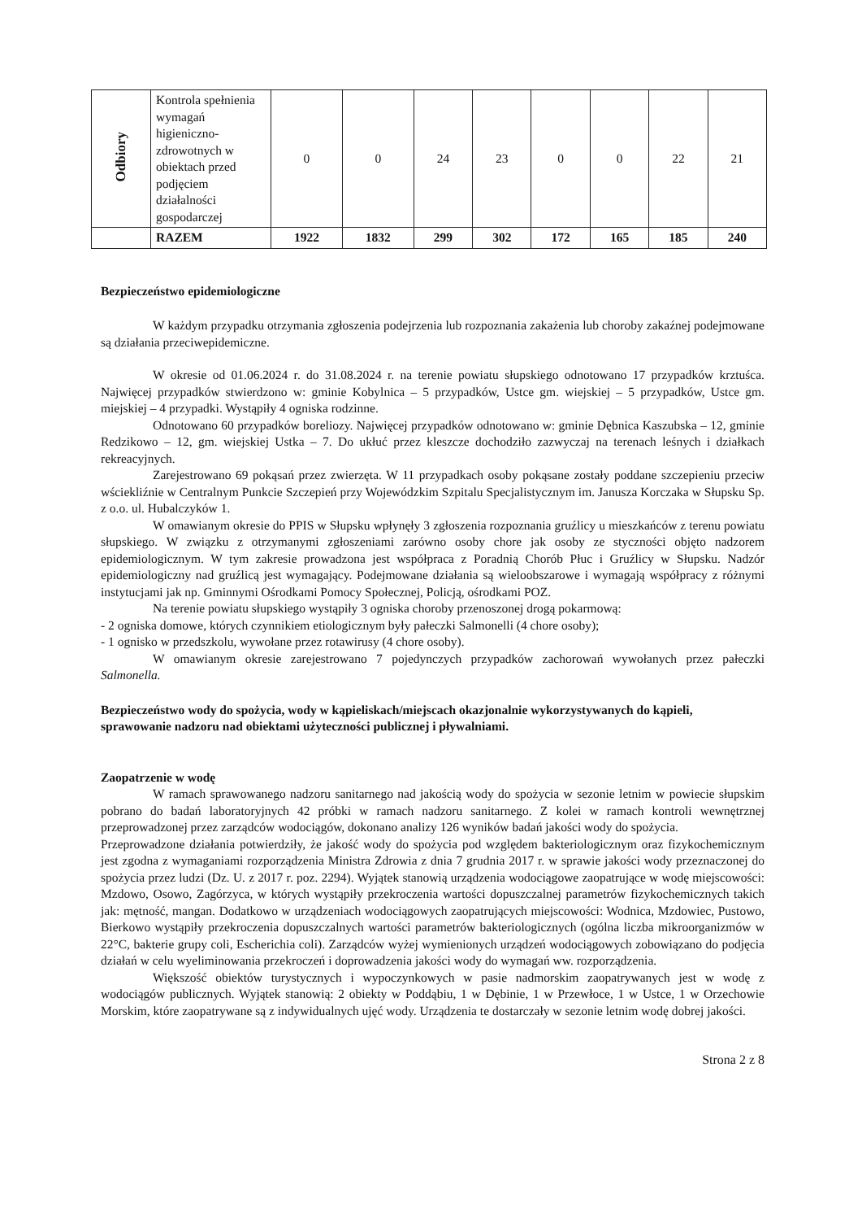| Odbiory | Kontrola spełnienia wymagań higieniczno-zdrowotnych w obiektach przed podjęciem działalności gospodarczej | 0 | 0 | 24 | 23 | 0 | 0 | 22 | 21 |
| | RAZEM | 1922 | 1832 | 299 | 302 | 172 | 165 | 185 | 240 |
Bezpieczeństwo epidemiologiczne
W każdym przypadku otrzymania zgłoszenia podejrzenia lub rozpoznania zakażenia lub choroby zakaźnej podejmowane są działania przeciwepidemiczne.
W okresie od 01.06.2024 r. do 31.08.2024 r. na terenie powiatu słupskiego odnotowano 17 przypadków krztuśca. Najwięcej przypadków stwierdzono w: gminie Kobylnica – 5 przypadków, Ustce gm. wiejskiej – 5 przypadków, Ustce gm. miejskiej – 4 przypadki. Wystąpiły 4 ogniska rodzinne.
Odnotowano 60 przypadków boreliozy. Najwięcej przypadków odnotowano w: gminie Dębnica Kaszubska – 12, gminie Redzikowo – 12, gm. wiejskiej Ustka – 7. Do ukłuć przez kleszcze dochodziło zazwyczaj na terenach leśnych i działkach rekreacyjnych.
Zarejestrowano 69 pokąsań przez zwierzęta. W 11 przypadkach osoby pokąsane zostały poddane szczepieniu przeciw wściekliźnie w Centralnym Punkcie Szczepień przy Wojewódzkim Szpitalu Specjalistycznym im. Janusza Korczaka w Słupsku Sp. z o.o. ul. Hubalczyków 1.
W omawianym okresie do PPIS w Słupsku wpłynęły 3 zgłoszenia rozpoznania gruźlicy u mieszkańców z terenu powiatu słupskiego. W związku z otrzymanymi zgłoszeniami zarówno osoby chore jak osoby ze styczności objęto nadzorem epidemiologicznym. W tym zakresie prowadzona jest współpraca z Poradnią Chorób Płuc i Gruźlicy w Słupsku. Nadzór epidemiologiczny nad gruźlicą jest wymagający. Podejmowane działania są wieloobszarowe i wymagają współpracy z różnymi instytucjami jak np. Gminnymi Ośrodkami Pomocy Społecznej, Policją, ośrodkami POZ.
Na terenie powiatu słupskiego wystąpiły 3 ogniska choroby przenoszonej drogą pokarmową:
- 2 ogniska domowe, których czynnikiem etiologicznym były pałeczki Salmonelli (4 chore osoby);
- 1 ognisko w przedszkolu, wywołane przez rotawirusy (4 chore osoby).
W omawianym okresie zarejestrowano 7 pojedynczych przypadków zachorowań wywołanych przez pałeczki Salmonella.
Bezpieczeństwo wody do spożycia, wody w kąpieliskach/miejscach okazjonalnie wykorzystywanych do kąpieli, sprawowanie nadzoru nad obiektami użyteczności publicznej i pływalniami.
Zaopatrzenie w wodę
W ramach sprawowanego nadzoru sanitarnego nad jakością wody do spożycia w sezonie letnim w powiecie słupskim pobrano do badań laboratoryjnych 42 próbki w ramach nadzoru sanitarnego. Z kolei w ramach kontroli wewnętrznej przeprowadzonej przez zarządców wodociągów, dokonano analizy 126 wyników badań jakości wody do spożycia.
Przeprowadzone działania potwierdziły, że jakość wody do spożycia pod względem bakteriologicznym oraz fizykochemicznym jest zgodna z wymaganiami rozporządzenia Ministra Zdrowia z dnia 7 grudnia 2017 r. w sprawie jakości wody przeznaczonej do spożycia przez ludzi (Dz. U. z 2017 r. poz. 2294). Wyjątek stanowią urządzenia wodociągowe zaopatrujące w wodę miejscowości: Mzdowo, Osowo, Zagórzyca, w których wystąpiły przekroczenia wartości dopuszczalnej parametrów fizykochemicznych takich jak: mętność, mangan. Dodatkowo w urządzeniach wodociągowych zaopatrujących miejscowości: Wodnica, Mzdowiec, Pustowo, Bierkowo wystąpiły przekroczenia dopuszczalnych wartości parametrów bakteriologicznych (ogólna liczba mikroorganizmów w 22°C, bakterie grupy coli, Escherichia coli). Zarządców wyżej wymienionych urządzeń wodociągowych zobowiązano do podjęcia działań w celu wyeliminowania przekroczeń i doprowadzenia jakości wody do wymagań ww. rozporządzenia.
Większość obiektów turystycznych i wypoczynkowych w pasie nadmorskim zaopatrywanych jest w wodę z wodociągów publicznych. Wyjątek stanowią: 2 obiekty w Poddąbiu, 1 w Dębinie, 1 w Przewłoce, 1 w Ustce, 1 w Orzechowie Morskim, które zaopatrywane są z indywidualnych ujęć wody. Urządzenia te dostarczały w sezonie letnim wodę dobrej jakości.
Strona 2 z 8